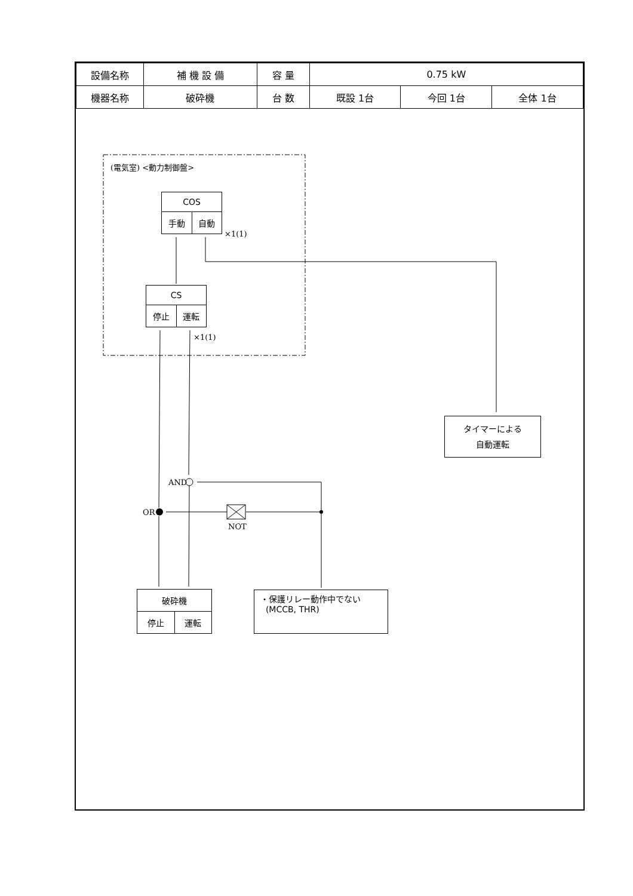| 設備名称 | 補 機 設 備 | 容 量 | 0.75 kW | | |
| 機器名称 | 破砕機 | 台 数 | 既設 1台 | 今回 1台 | 全体 1台 |
(電気室) <動力制御盤>
COS
手動 自動
×1(1)
CS
停止 運転
×1(1)
タイマーによる
自動運転
AND
OR
NOT
破砕機
停止 運転
・保護リレー動作中でない
(MCCB, THR)